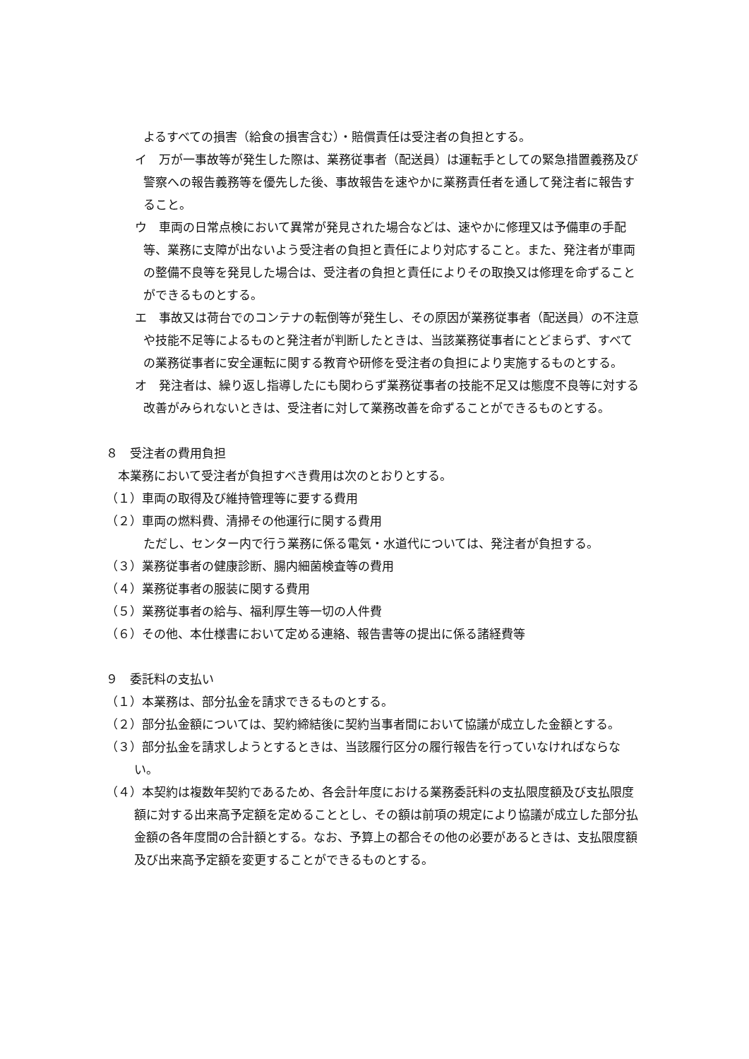よるすべての損害（給食の損害含む）・賠償責任は受注者の負担とする。
イ　万が一事故等が発生した際は、業務従事者（配送員）は運転手としての緊急措置義務及び警察への報告義務等を優先した後、事故報告を速やかに業務責任者を通して発注者に報告すること。
ウ　車両の日常点検において異常が発見された場合などは、速やかに修理又は予備車の手配等、業務に支障が出ないよう受注者の負担と責任により対応すること。また、発注者が車両の整備不良等を発見した場合は、受注者の負担と責任によりその取換又は修理を命ずることができるものとする。
エ　事故又は荷台でのコンテナの転倒等が発生し、その原因が業務従事者（配送員）の不注意や技能不足等によるものと発注者が判断したときは、当該業務従事者にとどまらず、すべての業務従事者に安全運転に関する教育や研修を受注者の負担により実施するものとする。
オ　発注者は、繰り返し指導したにも関わらず業務従事者の技能不足又は態度不良等に対する改善がみられないときは、受注者に対して業務改善を命ずることができるものとする。
８　受注者の費用負担
本業務において受注者が負担すべき費用は次のとおりとする。
（１）車両の取得及び維持管理等に要する費用
（２）車両の燃料費、清掃その他運行に関する費用
ただし、センター内で行う業務に係る電気・水道代については、発注者が負担する。
（３）業務従事者の健康診断、腸内細菌検査等の費用
（４）業務従事者の服装に関する費用
（５）業務従事者の給与、福利厚生等一切の人件費
（６）その他、本仕様書において定める連絡、報告書等の提出に係る諸経費等
９　委託料の支払い
（１）本業務は、部分払金を請求できるものとする。
（２）部分払金額については、契約締結後に契約当事者間において協議が成立した金額とする。
（３）部分払金を請求しようとするときは、当該履行区分の履行報告を行っていなければならない。
（４）本契約は複数年契約であるため、各会計年度における業務委託料の支払限度額及び支払限度額に対する出来高予定額を定めることとし、その額は前項の規定により協議が成立した部分払金額の各年度間の合計額とする。なお、予算上の都合その他の必要があるときは、支払限度額及び出来高予定額を変更することができるものとする。